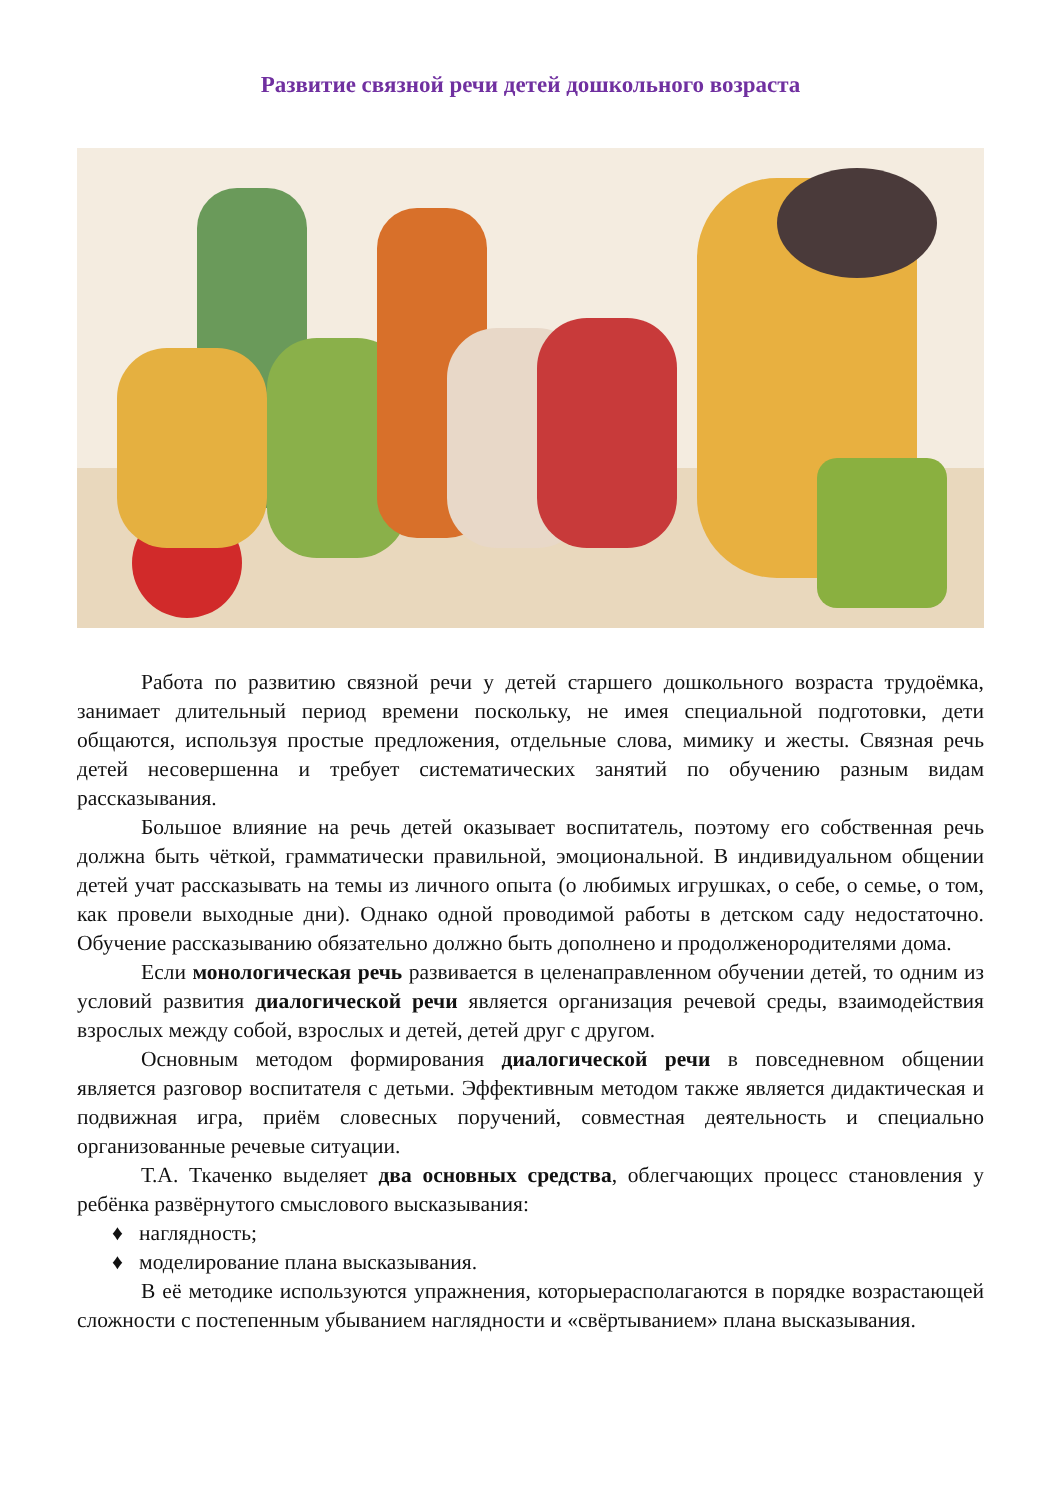Развитие связной речи детей дошкольного возраста
Работа по развитию связной речи у детей старшего дошкольного возраста трудоёмка, занимает длительный период времени поскольку, не имея специальной подготовки, дети общаются, используя простые предложения, отдельные слова, мимику и жесты. Связная речь детей несовершенна и требует систематических занятий по обучению разным видам рассказывания.
Большое влияние на речь детей оказывает воспитатель, поэтому его собственная речь должна быть чёткой, грамматически правильной, эмоциональной. В индивидуальном общении детей учат рассказывать на темы из личного опыта (о любимых игрушках, о себе, о семье, о том, как провели выходные дни). Однако одной проводимой работы в детском саду недостаточно. Обучение рассказыванию обязательно должно быть дополнено и продолженородителями дома.
Если монологическая речь развивается в целенаправленном обучении детей, то одним из условий развития диалогической речи является организация речевой среды, взаимодействия взрослых между собой, взрослых и детей, детей друг с другом.
Основным методом формирования диалогической речи в повседневном общении является разговор воспитателя с детьми. Эффективным методом также является дидактическая и подвижная игра, приём словесных поручений, совместная деятельность и специально организованные речевые ситуации.
Т.А. Ткаченко выделяет два основных средства, облегчающих процесс становления у ребёнка развёрнутого смыслового высказывания:
♦ наглядность;
♦ моделирование плана высказывания.
В её методике используются упражнения, которыерасполагаются в порядке возрастающей сложности с постепенным убыванием наглядности и «свёртыванием» плана высказывания.